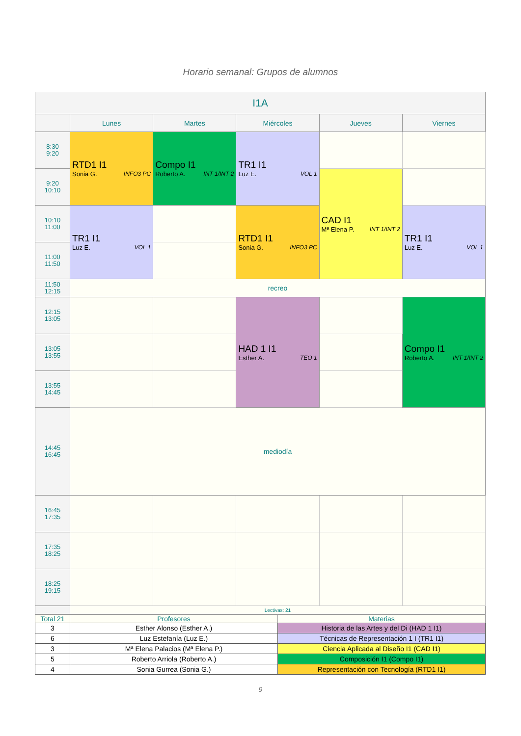Horario semanal: Grupos de alumnos
| I1A | | | | | |
| --- | --- | --- | --- | --- | --- |
| | Lunes | Martes | Miércoles | Jueves | Viernes |
| 8:30 9:20 | RTD1 I1 Sonia G. INFO3 PC | Compo I1 Roberto A. INT 1/INT 2 | TR1 I1 Luz E. VOL 1 | | |
| 9:20 10:10 | | | | CAD I1 Mª Elena P. INT 1/INT 2 | |
| 10:10 11:00 | TR1 I1 Luz E. VOL 1 | | RTD1 I1 Sonia G. INFO3 PC | | TR1 I1 Luz E. VOL 1 |
| 11:00 11:50 | | | | | |
| 11:50 12:15 | recreo | | | | |
| 12:15 13:05 | | | HAD 1 I1 Esther A. TEO 1 | | Compo I1 Roberto A. INT 1/INT 2 |
| 13:05 13:55 | | | | | |
| 13:55 14:45 | | | | | |
| 14:45 16:45 | mediodía | | | | |
| 16:45 17:35 | | | | | |
| 17:35 18:25 | | | | | |
| 18:25 19:15 | | | | | |
| | Lectivas: 21 | | | | |
| Total 21 | Profesores | Materias |
| --- | --- | --- |
| 3 | Esther Alonso (Esther A.) | Historia de las Artes y del Di (HAD 1 I1) |
| 6 | Luz Estefanía (Luz E.) | Técnicas de Representación 1 I (TR1 I1) |
| 3 | Mª Elena Palacios (Mª Elena P.) | Ciencia Aplicada al Diseño I1 (CAD I1) |
| 5 | Roberto Arriola (Roberto A.) | Composición I1 (Compo I1) |
| 4 | Sonia Gurrea (Sonia G.) | Representación con Tecnología (RTD1 I1) |
9